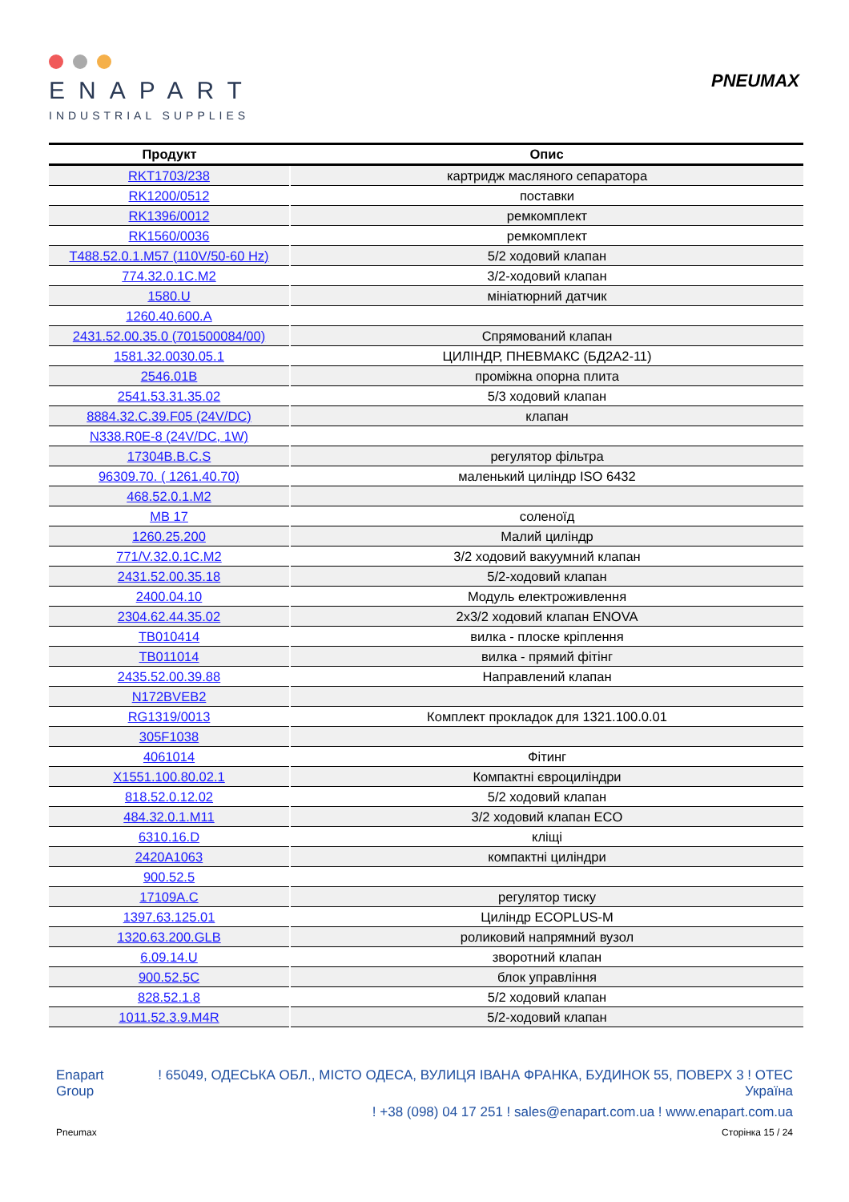ENAPART
INDUSTRIAL SUPPLIES
PNEUMAX
| Продукт | Опис |
| --- | --- |
| RKT1703/238 | картридж масляного сепаратора |
| RK1200/0512 | поставки |
| RK1396/0012 | ремкомплект |
| RK1560/0036 | ремкомплект |
| T488.52.0.1.M57 (110V/50-60 Hz) | 5/2 ходовий клапан |
| 774.32.0.1C.M2 | 3/2-ходовий клапан |
| 1580.U | мініатюрний датчик |
| 1260.40.600.A | |
| 2431.52.00.35.0 (701500084/00) | Спрямований клапан |
| 1581.32.0030.05.1 | ЦИЛІНДР, ПНЕВМАКС (БД2А2-11) |
| 2546.01B | проміжна опорна плита |
| 2541.53.31.35.02 | 5/3 ходовий клапан |
| 8884.32.C.39.F05 (24V/DC) | клапан |
| N338.R0E-8 (24V/DC, 1W) | |
| 17304B.B.C.S | регулятор фільтра |
| 96309.70. ( 1261.40.70) | маленький циліндр ISO 6432 |
| 468.52.0.1.M2 | |
| MB 17 | соленоїд |
| 1260.25.200 | Малий циліндр |
| 771/V.32.0.1C.M2 | 3/2 ходовий вакуумний клапан |
| 2431.52.00.35.18 | 5/2-ходовий клапан |
| 2400.04.10 | Модуль електроживлення |
| 2304.62.44.35.02 | 2x3/2 ходовий клапан ENOVA |
| TB010414 | вилка - плоске кріплення |
| TB011014 | вилка - прямий фітінг |
| 2435.52.00.39.88 | Направлений клапан |
| N172BVEB2 | |
| RG1319/0013 | Комплект прокладок для 1321.100.0.01 |
| 305F1038 | |
| 4061014 | Фітинг |
| X1551.100.80.02.1 | Компактні євроциліндри |
| 818.52.0.12.02 | 5/2 ходовий клапан |
| 484.32.0.1.M11 | 3/2 ходовий клапан ECO |
| 6310.16.D | кліщі |
| 2420A1063 | компактні циліндри |
| 900.52.5 | |
| 17109A.C | регулятор тиску |
| 1397.63.125.01 | Циліндр ECOPLUS-M |
| 1320.63.200.GLB | роликовий напрямний вузол |
| 6.09.14.U | зворотний клапан |
| 900.52.5C | блок управління |
| 828.52.1.8 | 5/2 ходовий клапан |
| 1011.52.3.9.M4R | 5/2-ходовий клапан |
Enapart
Group
! 65049, ОДЕСЬКА ОБЛ., МІСТО ОДЕСА, ВУЛИЦЯ ІВАНА ФРАНКА, БУДИНОК 55, ПОВЕРХ 3 ! ОТЕС
Україна
! +38 (098) 04 17 251 ! sales@enapart.com.ua ! www.enapart.com.ua
Pneumax Сторінка 15 / 24